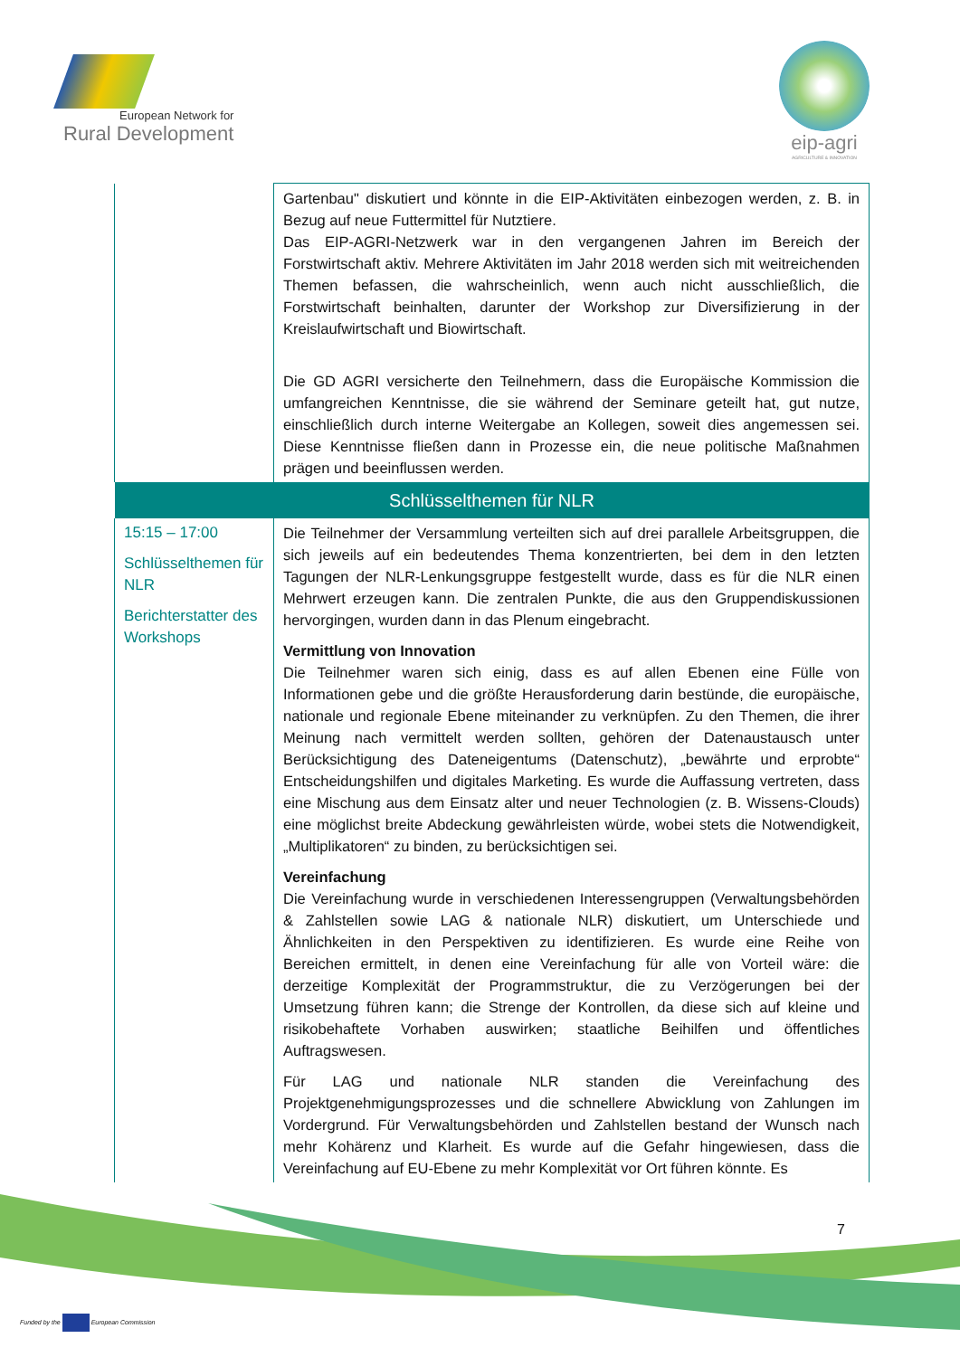European Network for
Rural Development
eip-agri
AGRICULTURE & INNOVATION
| | Gartenbau" diskutiert und könnte in die EIP-Aktivitäten einbezogen werden, z. B. in Bezug auf neue Futtermittel für Nutztiere. Das EIP-AGRI-Netzwerk war in den vergangenen Jahren im Bereich der Forstwirtschaft aktiv. Mehrere Aktivitäten im Jahr 2018 werden sich mit weitreichenden Themen befassen, die wahrscheinlich, wenn auch nicht ausschließlich, die Forstwirtschaft beinhalten, darunter der Workshop zur Diversifizierung in der Kreislaufwirtschaft und Biowirtschaft. Die GD AGRI versicherte den Teilnehmern, dass die Europäische Kommission die umfangreichen Kenntnisse, die sie während der Seminare geteilt hat, gut nutze, einschließlich durch interne Weitergabe an Kollegen, soweit dies angemessen sei. Diese Kenntnisse fließen dann in Prozesse ein, die neue politische Maßnahmen prägen und beeinflussen werden. |
| Schlüsselthemen für NLR | |
| 15:15 – 17:00 Schlüsselthemen für NLR Berichterstatter des Workshops | Die Teilnehmer der Versammlung verteilten sich auf drei parallele Arbeitsgruppen, die sich jeweils auf ein bedeutendes Thema konzentrierten, bei dem in den letzten Tagungen der NLR-Lenkungsgruppe festgestellt wurde, dass es für die NLR einen Mehrwert erzeugen kann. Die zentralen Punkte, die aus den Gruppendiskussionen hervorgingen, wurden dann in das Plenum eingebracht. Vermittlung von Innovation Die Teilnehmer waren sich einig, dass es auf allen Ebenen eine Fülle von Informationen gebe und die größte Herausforderung darin bestünde, die europäische, nationale und regionale Ebene miteinander zu verknüpfen. Zu den Themen, die ihrer Meinung nach vermittelt werden sollten, gehören der Datenaustausch unter Berücksichtigung des Dateneigentums (Datenschutz), „bewährte und erprobte“ Entscheidungshilfen und digitales Marketing. Es wurde die Auffassung vertreten, dass eine Mischung aus dem Einsatz alter und neuer Technologien (z. B. Wissens-Clouds) eine möglichst breite Abdeckung gewährleisten würde, wobei stets die Notwendigkeit, „Multiplikatoren“ zu binden, zu berücksichtigen sei. Vereinfachung Die Vereinfachung wurde in verschiedenen Interessengruppen (Verwaltungsbehörden & Zahlstellen sowie LAG & nationale NLR) diskutiert, um Unterschiede und Ähnlichkeiten in den Perspektiven zu identifizieren. Es wurde eine Reihe von Bereichen ermittelt, in denen eine Vereinfachung für alle von Vorteil wäre: die derzeitige Komplexität der Programmstruktur, die zu Verzögerungen bei der Umsetzung führen kann; die Strenge der Kontrollen, da diese sich auf kleine und risikobehaftete Vorhaben auswirken; staatliche Beihilfen und öffentliches Auftragswesen. Für LAG und nationale NLR standen die Vereinfachung des Projektgenehmigungsprozesses und die schnellere Abwicklung von Zahlungen im Vordergrund. Für Verwaltungsbehörden und Zahlstellen bestand der Wunsch nach mehr Kohärenz und Klarheit. Es wurde auf die Gefahr hingewiesen, dass die Vereinfachung auf EU-Ebene zu mehr Komplexität vor Ort führen könnte. Es |
7
Funded by the European Commission